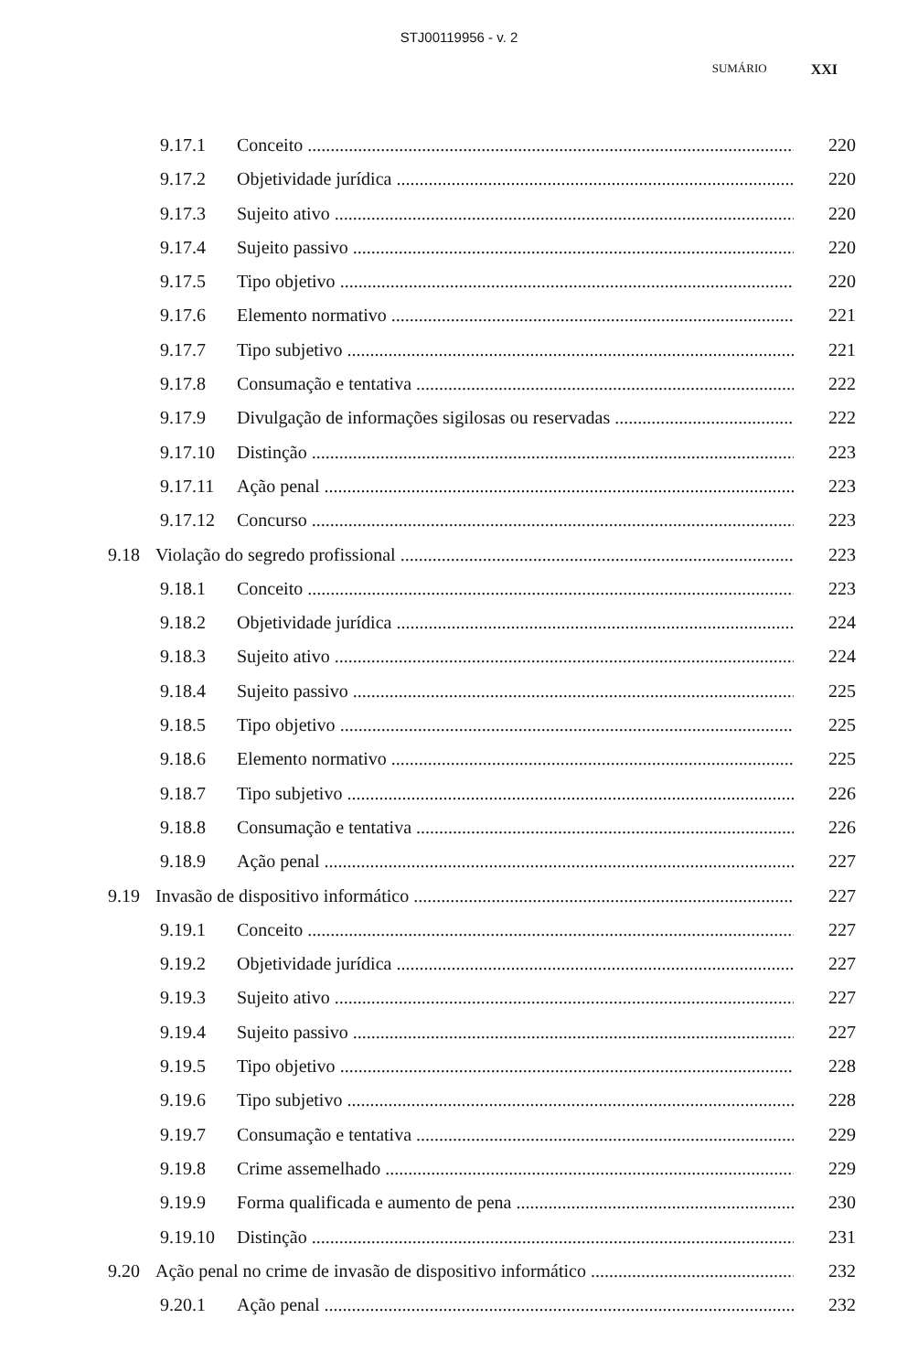STJ00119956 - v. 2
SUMÁRIO XXI
9.17.1 Conceito 220
9.17.2 Objetividade jurídica 220
9.17.3 Sujeito ativo 220
9.17.4 Sujeito passivo 220
9.17.5 Tipo objetivo 220
9.17.6 Elemento normativo 221
9.17.7 Tipo subjetivo 221
9.17.8 Consumação e tentativa 222
9.17.9 Divulgação de informações sigilosas ou reservadas 222
9.17.10 Distinção 223
9.17.11 Ação penal 223
9.17.12 Concurso 223
9.18 Violação do segredo profissional 223
9.18.1 Conceito 223
9.18.2 Objetividade jurídica 224
9.18.3 Sujeito ativo 224
9.18.4 Sujeito passivo 225
9.18.5 Tipo objetivo 225
9.18.6 Elemento normativo 225
9.18.7 Tipo subjetivo 226
9.18.8 Consumação e tentativa 226
9.18.9 Ação penal 227
9.19 Invasão de dispositivo informático 227
9.19.1 Conceito 227
9.19.2 Objetividade jurídica 227
9.19.3 Sujeito ativo 227
9.19.4 Sujeito passivo 227
9.19.5 Tipo objetivo 228
9.19.6 Tipo subjetivo 228
9.19.7 Consumação e tentativa 229
9.19.8 Crime assemelhado 229
9.19.9 Forma qualificada e aumento de pena 230
9.19.10 Distinção 231
9.20 Ação penal no crime de invasão de dispositivo informático 232
9.20.1 Ação penal 232